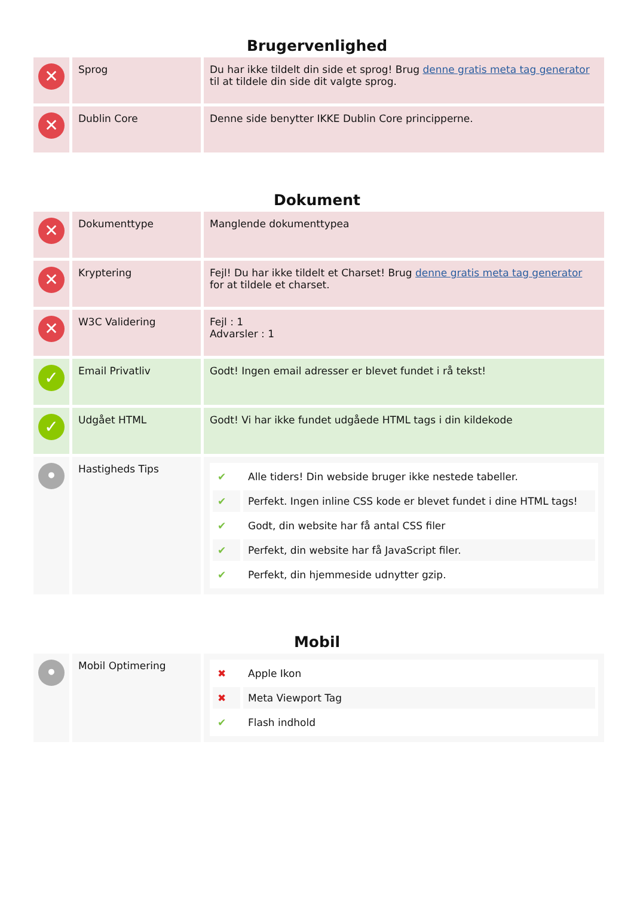Brugervenlighed
| ✕ | Sprog | Du har ikke tildelt din side et sprog! Brug denne gratis meta tag generator til at tildele din side dit valgte sprog. |
| ✕ | Dublin Core | Denne side benytter IKKE Dublin Core principperne. |
Dokument
| ✕ | Dokumenttype | Manglende dokumenttypea |
| ✕ | Kryptering | Fejl! Du har ikke tildelt et Charset! Brug denne gratis meta tag generator for at tildele et charset. |
| ✕ | W3C Validering | Fejl : 1 Advarsler : 1 |
| ✓ | Email Privatliv | Godt! Ingen email adresser er blevet fundet i rå tekst! |
| ✓ | Udgået HTML | Godt! Vi har ikke fundet udgåede HTML tags i din kildekode |
| • | Hastigheds Tips | / ✔ / Alle tiders! Din webside bruger ikke nestede tabeller. / / ✔ / Perfekt. Ingen inline CSS kode er blevet fundet i dine HTML tags! / / ✔ / Godt, din website har få antal CSS filer / / ✔ / Perfekt, din website har få JavaScript filer. / / ✔ / Perfekt, din hjemmeside udnytter gzip. / |
Mobil
| • | Mobil Optimering | / ✖ / Apple Ikon / / ✖ / Meta Viewport Tag / / ✔ / Flash indhold / |